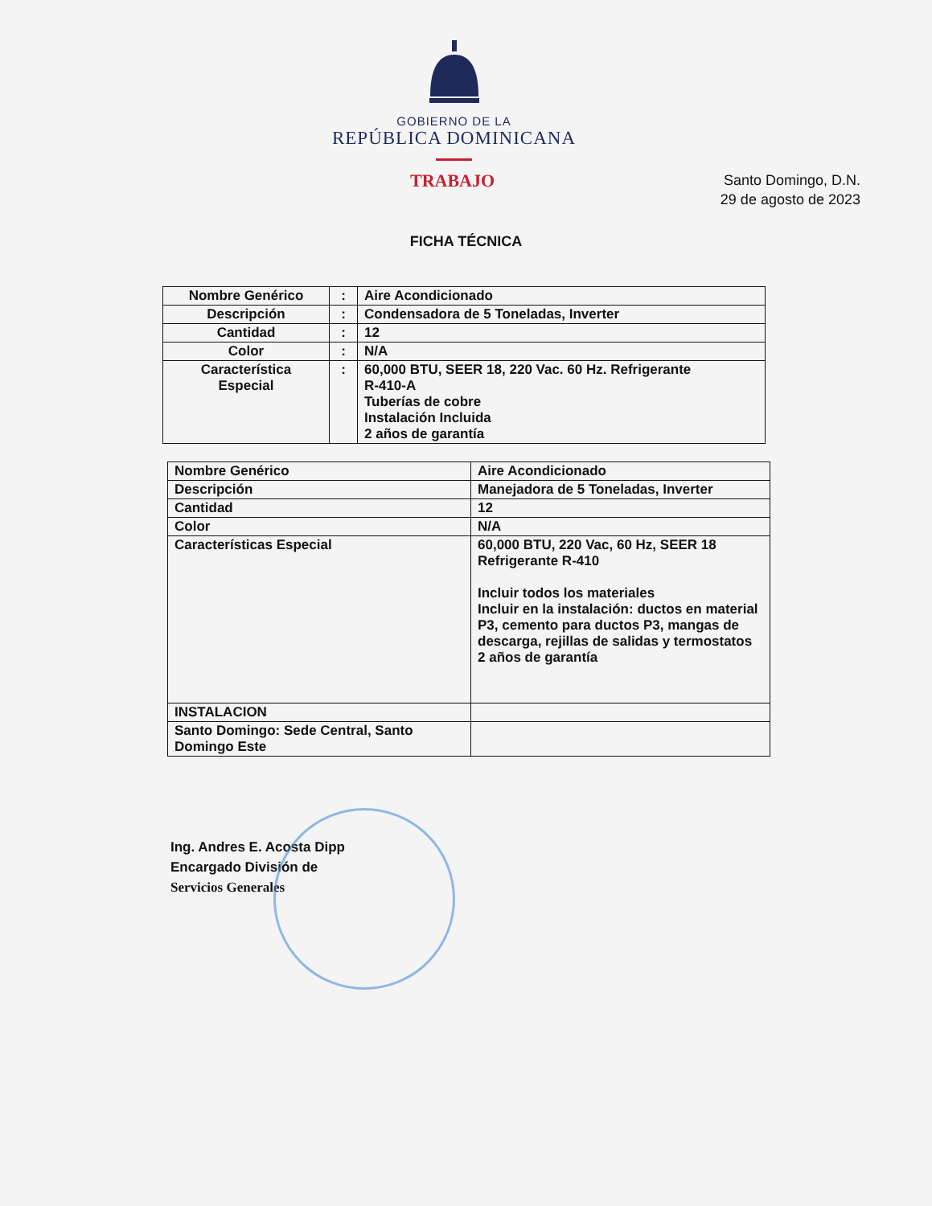GOBIERNO DE LA
REPÚBLICA DOMINICANA
TRABAJO
Santo Domingo, D.N.
29 de agosto de 2023
FICHA TÉCNICA
| Nombre Genérico | : | Aire Acondicionado |
| Descripción | : | Condensadora de 5 Toneladas, Inverter |
| Cantidad | : | 12 |
| Color | : | N/A |
| Característica Especial | : | 60,000 BTU, SEER 18, 220 Vac. 60 Hz. Refrigerante R-410-A Tuberías de cobre Instalación Incluida 2 años de garantía |
| Nombre Genérico | Aire Acondicionado |
| Descripción | Manejadora de 5 Toneladas, Inverter |
| Cantidad | 12 |
| Color | N/A |
| Características Especial | 60,000 BTU, 220 Vac, 60 Hz, SEER 18 Refrigerante R-410 Incluir todos los materiales Incluir en la instalación: ductos en material P3, cemento para ductos P3, mangas de descarga, rejillas de salidas y termostatos 2 años de garantía |
| INSTALACION | |
| Santo Domingo: Sede Central, Santo Domingo Este | |
Ing. Andres E. Acosta Dipp
Encargado División de
Servicios Generales